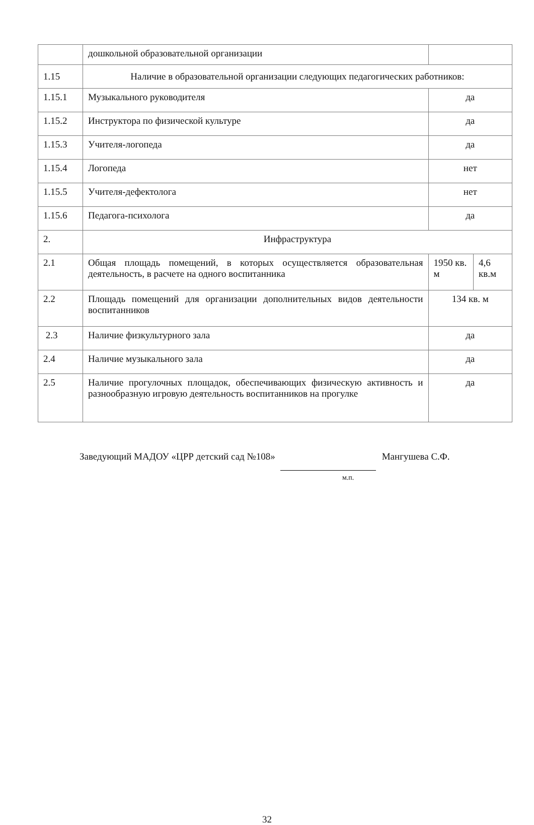| | дошкольной образовательной организации | | |
| 1.15 | Наличие в образовательной организации следующих педагогических работников: | | |
| 1.15.1 | Музыкального руководителя | да | |
| 1.15.2 | Инструктора по физической культуре | да | |
| 1.15.3 | Учителя-логопеда | да | |
| 1.15.4 | Логопеда | нет | |
| 1.15.5 | Учителя-дефектолога | нет | |
| 1.15.6 | Педагога-психолога | да | |
| 2. | Инфраструктура | | |
| 2.1 | Общая площадь помещений, в которых осуществляется образовательная деятельность, в расчете на одного воспитанника | 1950 кв. м | 4,6 кв.м |
| 2.2 | Площадь помещений для организации дополнительных видов деятельности воспитанников | 134 кв. м | |
| 2.3 | Наличие физкультурного зала | да | |
| 2.4 | Наличие музыкального зала | да | |
| 2.5 | Наличие прогулочных площадок, обеспечивающих физическую активность и разнообразную игровую деятельность воспитанников на прогулке | да | |
Заведующий МАДОУ «ЦРР детский сад №108» Мангушева С.Ф.
м.п.
32